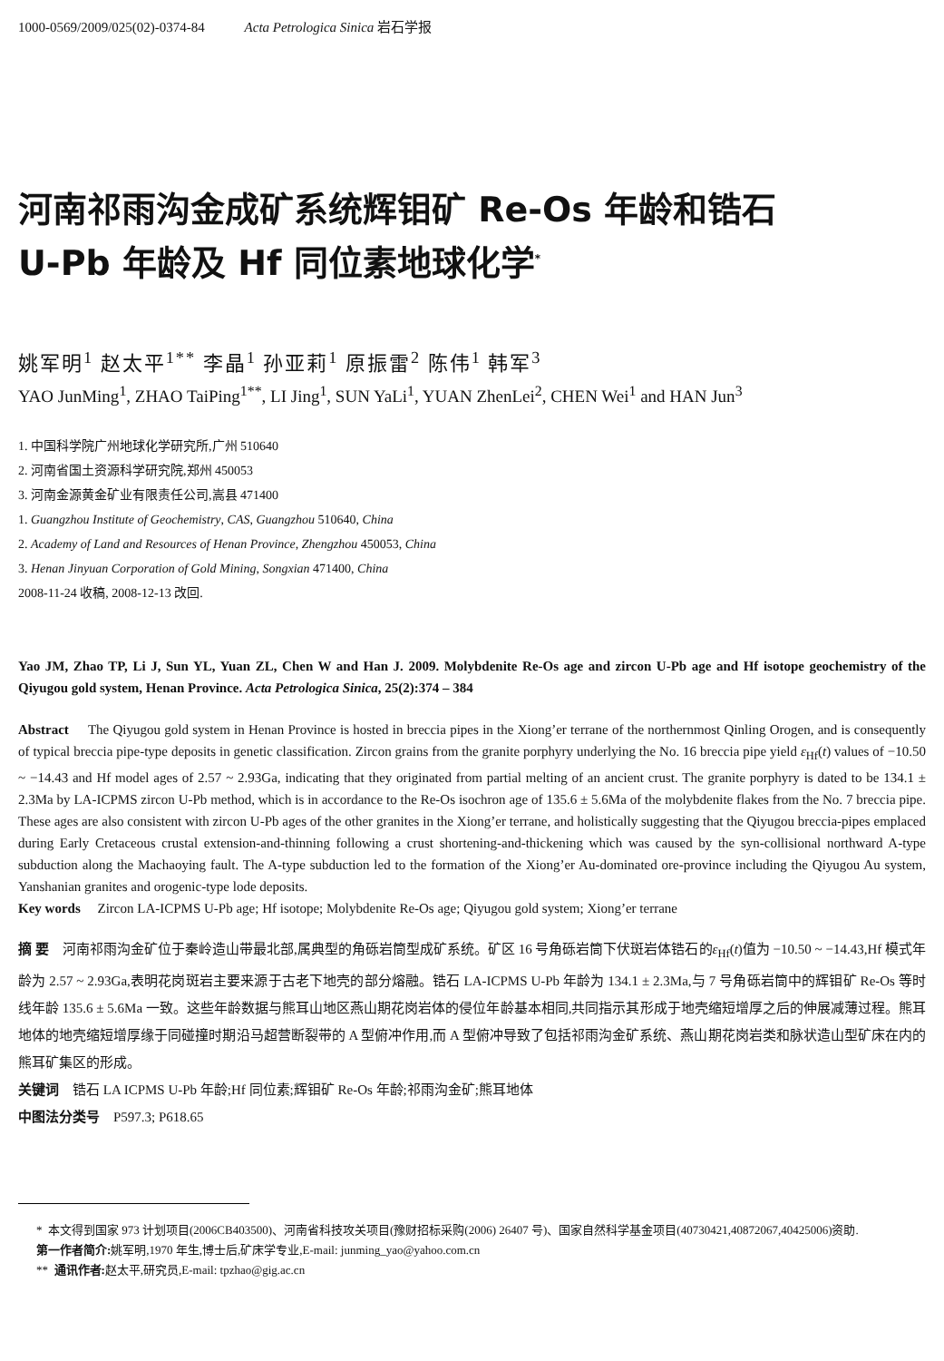1000-0569/2009/025(02)-0374-84 Acta Petrologica Sinica 岩石学报
河南祁雨沟金成矿系统辉钼矿 Re-Os 年龄和锆石
U-Pb 年龄及 Hf 同位素地球化学<sup>*</sup>
姚军明<sup>1</sup> 赵太平<sup>1**</sup> 李晶<sup>1</sup> 孙亚莉<sup>1</sup> 原振雷<sup>2</sup> 陈伟<sup>1</sup> 韩军<sup>3</sup>
YAO JunMing<sup>1</sup>, ZHAO TaiPing<sup>1**</sup>, LI Jing<sup>1</sup>, SUN YaLi<sup>1</sup>, YUAN ZhenLei<sup>2</sup>, CHEN Wei<sup>1</sup> and HAN Jun<sup>3</sup>
1. 中国科学院广州地球化学研究所,广州 510640
2. 河南省国土资源科学研究院,郑州 450053
3. 河南金源黄金矿业有限责任公司,嵩县 471400
1. Guangzhou Institute of Geochemistry, CAS, Guangzhou 510640, China
2. Academy of Land and Resources of Henan Province, Zhengzhou 450053, China
3. Henan Jinyuan Corporation of Gold Mining, Songxian 471400, China
2008-11-24 收稿, 2008-12-13 改回.
Yao JM, Zhao TP, Li J, Sun YL, Yuan ZL, Chen W and Han J. 2009. Molybdenite Re-Os age and zircon U-Pb age and Hf isotope geochemistry of the Qiyugou gold system, Henan Province. Acta Petrologica Sinica, 25(2):374 – 384
Abstract The Qiyugou gold system in Henan Province is hosted in breccia pipes in the Xiong’er terrane of the northernmost Qinling Orogen, and is consequently of typical breccia pipe-type deposits in genetic classification. Zircon grains from the granite porphyry underlying the No. 16 breccia pipe yield ε<sub>Hf</sub>(t) values of −10.50 ~ −14.43 and Hf model ages of 2.57 ~ 2.93Ga, indicating that they originated from partial melting of an ancient crust. The granite porphyry is dated to be 134.1 ± 2.3Ma by LA-ICPMS zircon U-Pb method, which is in accordance to the Re-Os isochron age of 135.6 ± 5.6Ma of the molybdenite flakes from the No. 7 breccia pipe. These ages are also consistent with zircon U-Pb ages of the other granites in the Xiong’er terrane, and holistically suggesting that the Qiyugou breccia-pipes emplaced during Early Cretaceous crustal extension-and-thinning following a crust shortening-and-thickening which was caused by the syn-collisional northward A-type subduction along the Machaoying fault. The A-type subduction led to the formation of the Xiong’er Au-dominated ore-province including the Qiyugou Au system, Yanshanian granites and orogenic-type lode deposits.
Key words Zircon LA-ICPMS U-Pb age; Hf isotope; Molybdenite Re-Os age; Qiyugou gold system; Xiong’er terrane
摘 要 河南祁雨沟金矿位于秦岭造山带最北部,属典型的角砾岩筒型成矿系统。矿区 16 号角砾岩筒下伏斑岩体锆石的ε<sub>Hf</sub>(t)值为 −10.50 ~ −14.43,Hf 模式年龄为 2.57 ~ 2.93Ga,表明花岗斑岩主要来源于古老下地壳的部分熔融。锆石 LA-ICPMS U-Pb 年龄为 134.1 ± 2.3Ma,与 7 号角砾岩筒中的辉钼矿 Re-Os 等时线年龄 135.6 ± 5.6Ma 一致。这些年龄数据与熊耳山地区燕山期花岗岩体的侵位年龄基本相同,共同指示其形成于地壳缩短增厚之后的伸展减薄过程。熊耳地体的地壳缩短增厚缘于同碰撞时期沿马超营断裂带的 A 型俯冲作用,而 A 型俯冲导致了包括祁雨沟金矿系统、燕山期花岗岩类和脉状造山型矿床在内的熊耳矿集区的形成。
关键词 锆石 LA ICPMS U-Pb 年龄;Hf 同位素;辉钼矿 Re-Os 年龄;祁雨沟金矿;熊耳地体
中图法分类号 P597.3; P618.65
* 本文得到国家 973 计划项目(2006CB403500)、河南省科技攻关项目(豫财招标采购(2006) 26407 号)、国家自然科学基金项目(40730421,40872067,40425006)资助.
第一作者简介: 姚军明,1970 年生,博士后,矿床学专业,E-mail: junming_yao@yahoo.com.cn
** 通讯作者: 赵太平,研究员,E-mail: tpzhao@gig.ac.cn